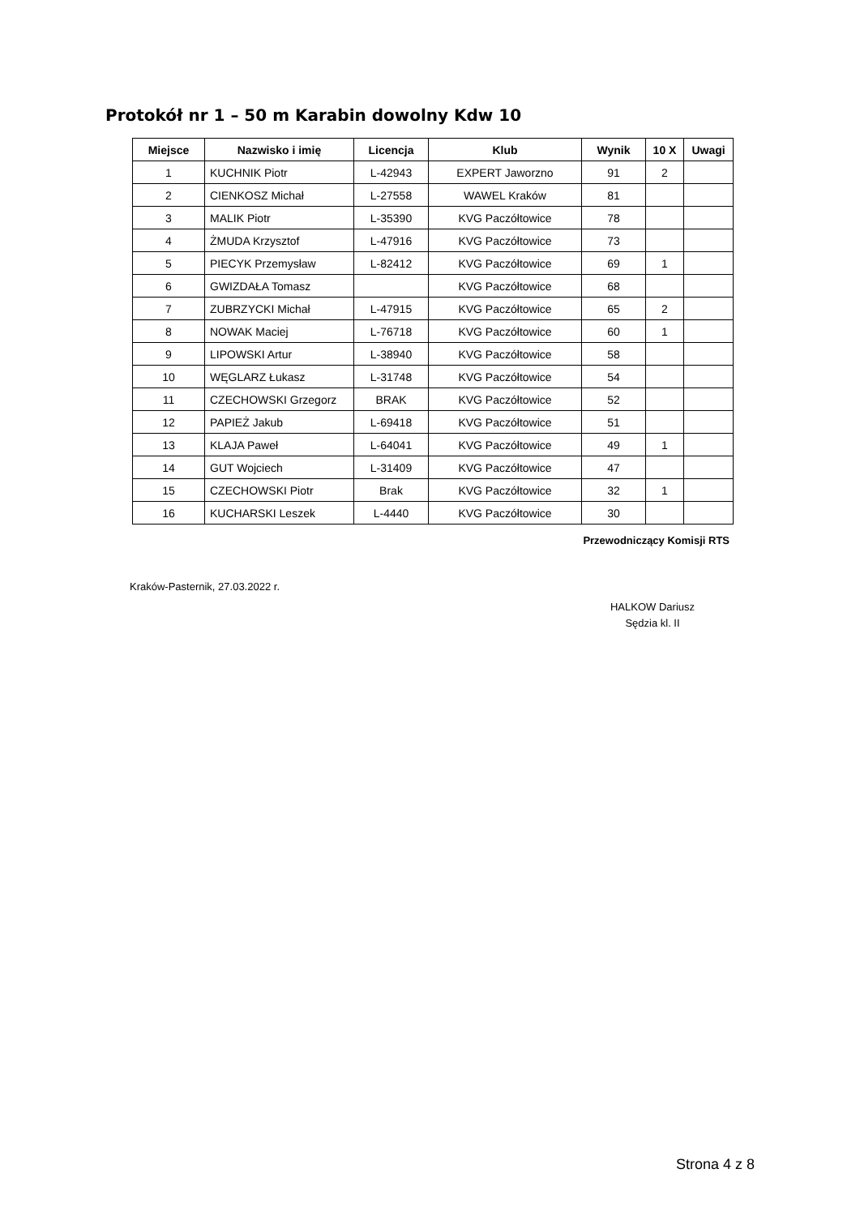Protokół nr 1 – 50 m Karabin dowolny Kdw 10
| Miejsce | Nazwisko i imię | Licencja | Klub | Wynik | 10 X | Uwagi |
| --- | --- | --- | --- | --- | --- | --- |
| 1 | KUCHNIK Piotr | L-42943 | EXPERT Jaworzno | 91 | 2 | |
| 2 | CIENKOSZ Michał | L-27558 | WAWEL Kraków | 81 | | |
| 3 | MALIK Piotr | L-35390 | KVG Paczółtowice | 78 | | |
| 4 | ŻMUDA Krzysztof | L-47916 | KVG Paczółtowice | 73 | | |
| 5 | PIECYK Przemysław | L-82412 | KVG Paczółtowice | 69 | 1 | |
| 6 | GWIZDAŁA Tomasz | | KVG Paczółtowice | 68 | | |
| 7 | ZUBRZYCKI Michał | L-47915 | KVG Paczółtowice | 65 | 2 | |
| 8 | NOWAK Maciej | L-76718 | KVG Paczółtowice | 60 | 1 | |
| 9 | LIPOWSKI Artur | L-38940 | KVG Paczółtowice | 58 | | |
| 10 | WĘGLARZ Łukasz | L-31748 | KVG Paczółtowice | 54 | | |
| 11 | CZECHOWSKI Grzegorz | BRAK | KVG Paczółtowice | 52 | | |
| 12 | PAPIEŻ Jakub | L-69418 | KVG Paczółtowice | 51 | | |
| 13 | KLAJA Paweł | L-64041 | KVG Paczółtowice | 49 | 1 | |
| 14 | GUT Wojciech | L-31409 | KVG Paczółtowice | 47 | | |
| 15 | CZECHOWSKI Piotr | Brak | KVG Paczółtowice | 32 | 1 | |
| 16 | KUCHARSKI Leszek | L-4440 | KVG Paczółtowice | 30 | | |
Przewodniczący Komisji RTS
Kraków-Pasternik, 27.03.2022 r.
HALKOW Dariusz
Sędzia kl. II
Strona 4 z 8